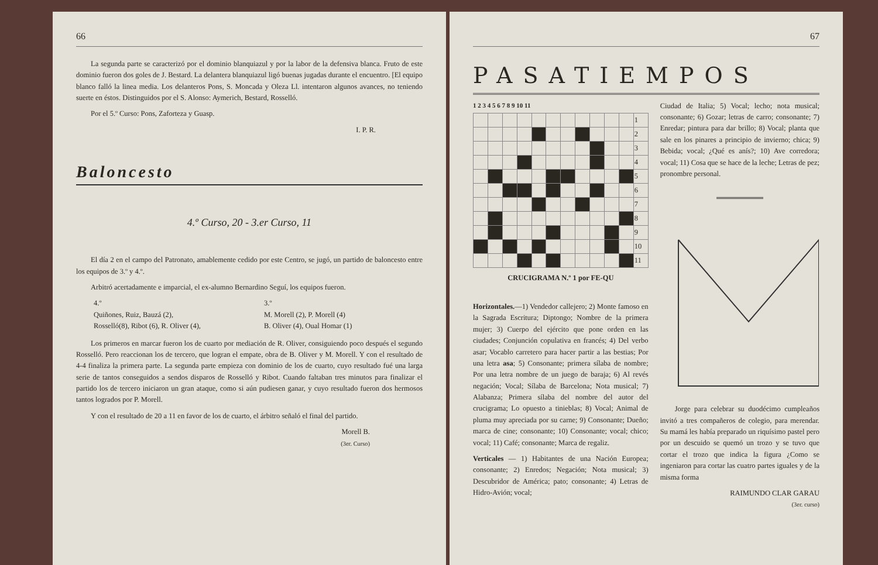66
La segunda parte se caracterizó por el dominio blanquiazul y por la labor de la defensiva blanca. Fruto de este dominio fueron dos goles de J. Bestard. La delantera blanquiazul ligó buenas jugadas durante el encuentro. [El equipo blanco falló la linea media. Los delanteros Pons, S. Moncada y Oleza Ll. intentaron algunos avances, no teniendo suerte en éstos. Distinguidos por el S. Alonso: Aymerich, Bestard, Rosselló.
Por el 5.º Curso: Pons, Zaforteza y Guasp.
I. P. R.
Baloncesto
4.º Curso, 20 - 3.er Curso, 11
El día 2 en el campo del Patronato, amablemente cedido por este Centro, se jugó, un partido de baloncesto entre los equipos de 3.º y 4.º.
Arbitró acertadamente e imparcial, el ex-alumno Bernardino Seguí, los equipos fueron.
4.º
Quiñones, Ruiz, Bauzá (2),
Rosselló(8), Ribot (6), R. Oliver (4),
3.º
M. Morell (2), P. Morell (4)
B. Oliver (4), Oual Homar (1)
Los primeros en marcar fueron los de cuarto por mediación de R. Oliver, consiguiendo poco después el segundo Rosselló. Pero reaccionan los de tercero, que logran el empate, obra de B. Oliver y M. Morell. Y con el resultado de 4-4 finaliza la primera parte. La segunda parte empieza con dominio de los de cuarto, cuyo resultado fué una larga serie de tantos conseguidos a sendos disparos de Rosselló y Ribot. Cuando faltaban tres minutos para finalizar el partido los de tercero iniciaron un gran ataque, como si aún pudiesen ganar, y cuyo resultado fueron dos hermosos tantos logrados por P. Morell.
Y con el resultado de 20 a 11 en favor de los de cuarto, el árbitro señaló el final del partido.
Morell B.
(3er. Curso)
67
PASATIEMPOS
1 2 3 4 5 6 7 8 9 10 11
| | | | | | | | | | | | 1 |
| | | | | | | | | | | | 2 |
| | | | | | | | | | | | 3 |
| | | | | | | | | | | | 4 |
| | | | | | | | | | | | 5 |
| | | | | | | | | | | | 6 |
| | | | | | | | | | | | 7 |
| | | | | | | | | | | | 8 |
| | | | | | | | | | | | 9 |
| | | | | | | | | | | | 10 |
| | | | | | | | | | | | 11 |
CRUCIGRAMA N.º 1 por FE-QU
Horizontales.—1) Vendedor callejero; 2) Monte famoso en la Sagrada Escritura; Diptongo; Nombre de la primera mujer; 3) Cuerpo del ejército que pone orden en las ciudades; Conjunción copulativa en francés; 4) Del verbo asar; Vocablo carretero para hacer partir a las bestias; Por una letra asa; 5) Consonante; primera sílaba de nombre; Por una letra nombre de un juego de baraja; 6) Al revés negación; Vocal; Sílaba de Barcelona; Nota musical; 7) Alabanza; Primera sílaba del nombre del autor del crucigrama; Lo opuesto a tinieblas; 8) Vocal; Animal de pluma muy apreciada por su carne; 9) Consonante; Dueño; marca de cine; consonante; 10) Consonante; vocal; chico; vocal; 11) Café; consonante; Marca de regaliz.
Verticales — 1) Habitantes de una Nación Europea; consonante; 2) Enredos; Negación; Nota musical; 3) Descubridor de América; pato; consonante; 4) Letras de Hidro-Avión; vocal;
Ciudad de Italia; 5) Vocal; lecho; nota musical; consonante; 6) Gozar; letras de carro; consonante; 7) Enredar; pintura para dar brillo; 8) Vocal; planta que sale en los pinares a principio de invierno; chica; 9) Bebida; vocal; ¿Qué es anís?; 10) Ave corredora; vocal; 11) Cosa que se hace de la leche; Letras de pez; pronombre personal.
Jorge para celebrar su duodécimo cumpleaños invitó a tres compañeros de colegio, para merendar. Su mamá les había preparado un riquísimo pastel pero por un descuido se quemó un trozo y se tuvo que cortar el trozo que indica la figura ¿Como se ingeniaron para cortar las cuatro partes iguales y de la misma forma
RAIMUNDO CLAR GARAU
(3er. curso)